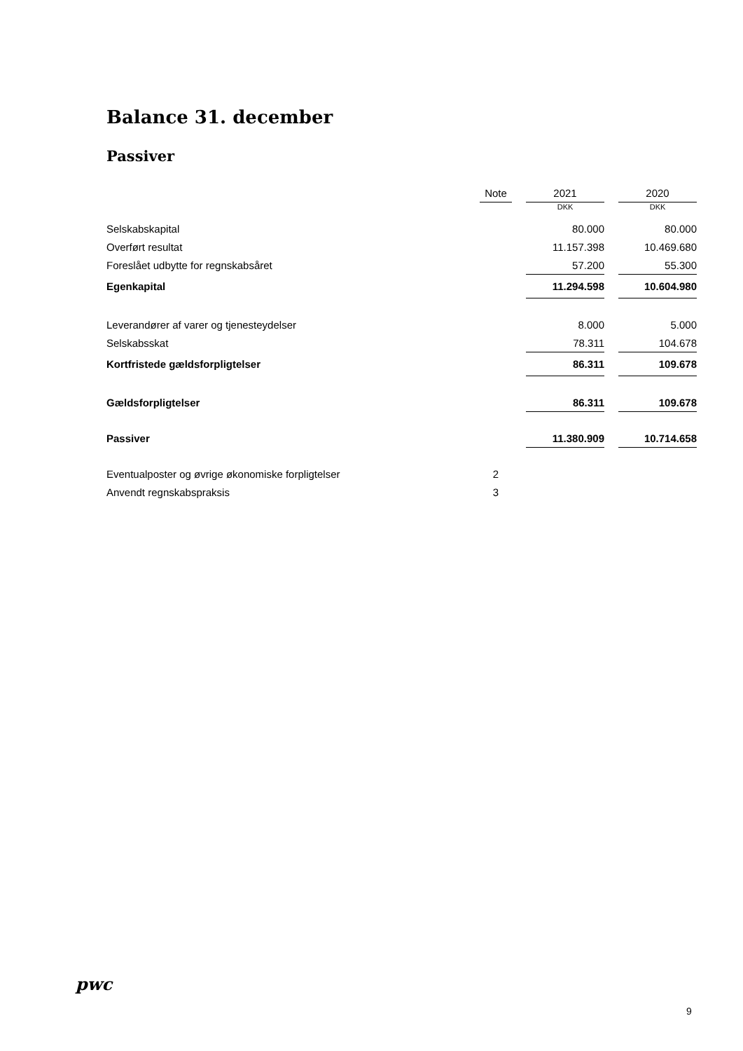Balance 31. december
Passiver
| | Note | | 2021 | | 2020 |
| --- | --- | --- | --- | --- | --- |
| | | | DKK | | DKK |
| Selskabskapital | | | 80.000 | | 80.000 |
| Overført resultat | | | 11.157.398 | | 10.469.680 |
| Foreslået udbytte for regnskabsåret | | | 57.200 | | 55.300 |
| Egenkapital | | | 11.294.598 | | 10.604.980 |
| Leverandører af varer og tjenesteydelser | | | 8.000 | | 5.000 |
| Selskabsskat | | | 78.311 | | 104.678 |
| Kortfristede gældsforpligtelser | | | 86.311 | | 109.678 |
| Gældsforpligtelser | | | 86.311 | | 109.678 |
| Passiver | | | 11.380.909 | | 10.714.658 |
| Eventualposter og øvrige økonomiske forpligtelser | 2 | | | | |
| Anvendt regnskabspraksis | 3 | | | | |
pwc
9